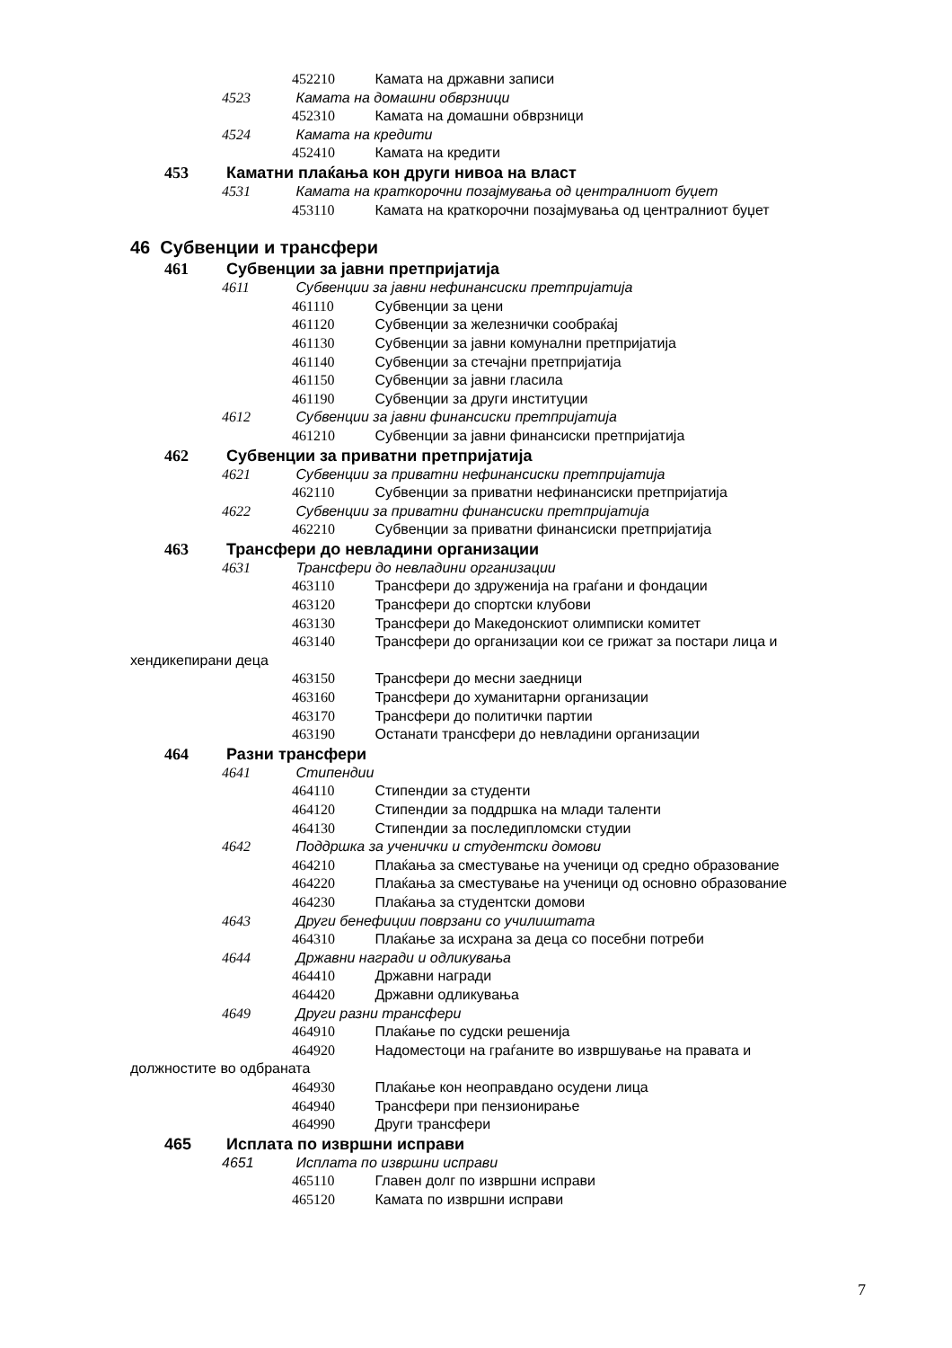452210 Камата на државни записи
4523 Камата на домашни обврзници
452310 Камата на домашни обврзници
4524 Камата на кредити
452410 Камата на кредити
453 Каматни плаќања кон други нивоа на власт
4531 Камата на краткорочни позајмувања од централниот буџет
453110 Камата на краткорочни позајмувања од централниот буџет
46 Субвенции и трансфери
461 Субвенции за јавни претпријатија
4611 Субвенции за јавни нефинансиски претпријатија
461110 Субвенции за цени
461120 Субвенции за железнички сообраќај
461130 Субвенции за јавни комунални претпријатија
461140 Субвенции за стечајни претпријатија
461150 Субвенции за јавни гласила
461190 Субвенции за други институции
4612 Субвенции за јавни финансиски претпријатија
461210 Субвенции за јавни финансиски претпријатија
462 Субвенции за приватни претпријатија
4621 Субвенции за приватни нефинансиски претпријатија
462110 Субвенции за приватни нефинансиски претпријатија
4622 Субвенции за приватни финансиски претпријатија
462210 Субвенции за приватни финансиски претпријатија
463 Трансфери до невладини организации
4631 Трансфери до невладини организации
463110 Трансфери до здруженија на граѓани и фондации
463120 Трансфери до спортски клубови
463130 Трансфери до Македонскиот олимписки комитет
463140 Трансфери до организации кои се грижат за постари лица и
хендикепирани деца
463150 Трансфери до месни заедници
463160 Трансфери до хуманитарни организации
463170 Трансфери до политички партии
463190 Останати трансфери до невладини организации
464 Разни трансфери
4641 Стипендии
464110 Стипендии за студенти
464120 Стипендии за поддршка на млади таленти
464130 Стипендии за последипломски студии
4642 Поддршка за ученички и студентски домови
464210 Плаќања за сместување на ученици од средно образование
464220 Плаќања за сместување на ученици од основно образование
464230 Плаќања за студентски домови
4643 Други бенефиции поврзани со училиштата
464310 Плаќање за исхрана за деца со посебни потреби
4644 Државни награди и одликувања
464410 Државни награди
464420 Државни одликувања
4649 Други разни трансфери
464910 Плаќање по судски решенија
464920 Надоместоци на граѓаните во извршување на правата и
должностите во одбраната
464930 Плаќање кон неоправдано осудени лица
464940 Трансфери при пензионирање
464990 Други трансфери
465 Исплата по извршни исправи
4651 Исплата по извршни исправи
465110 Главен долг по извршни исправи
465120 Камата по извршни исправи
7